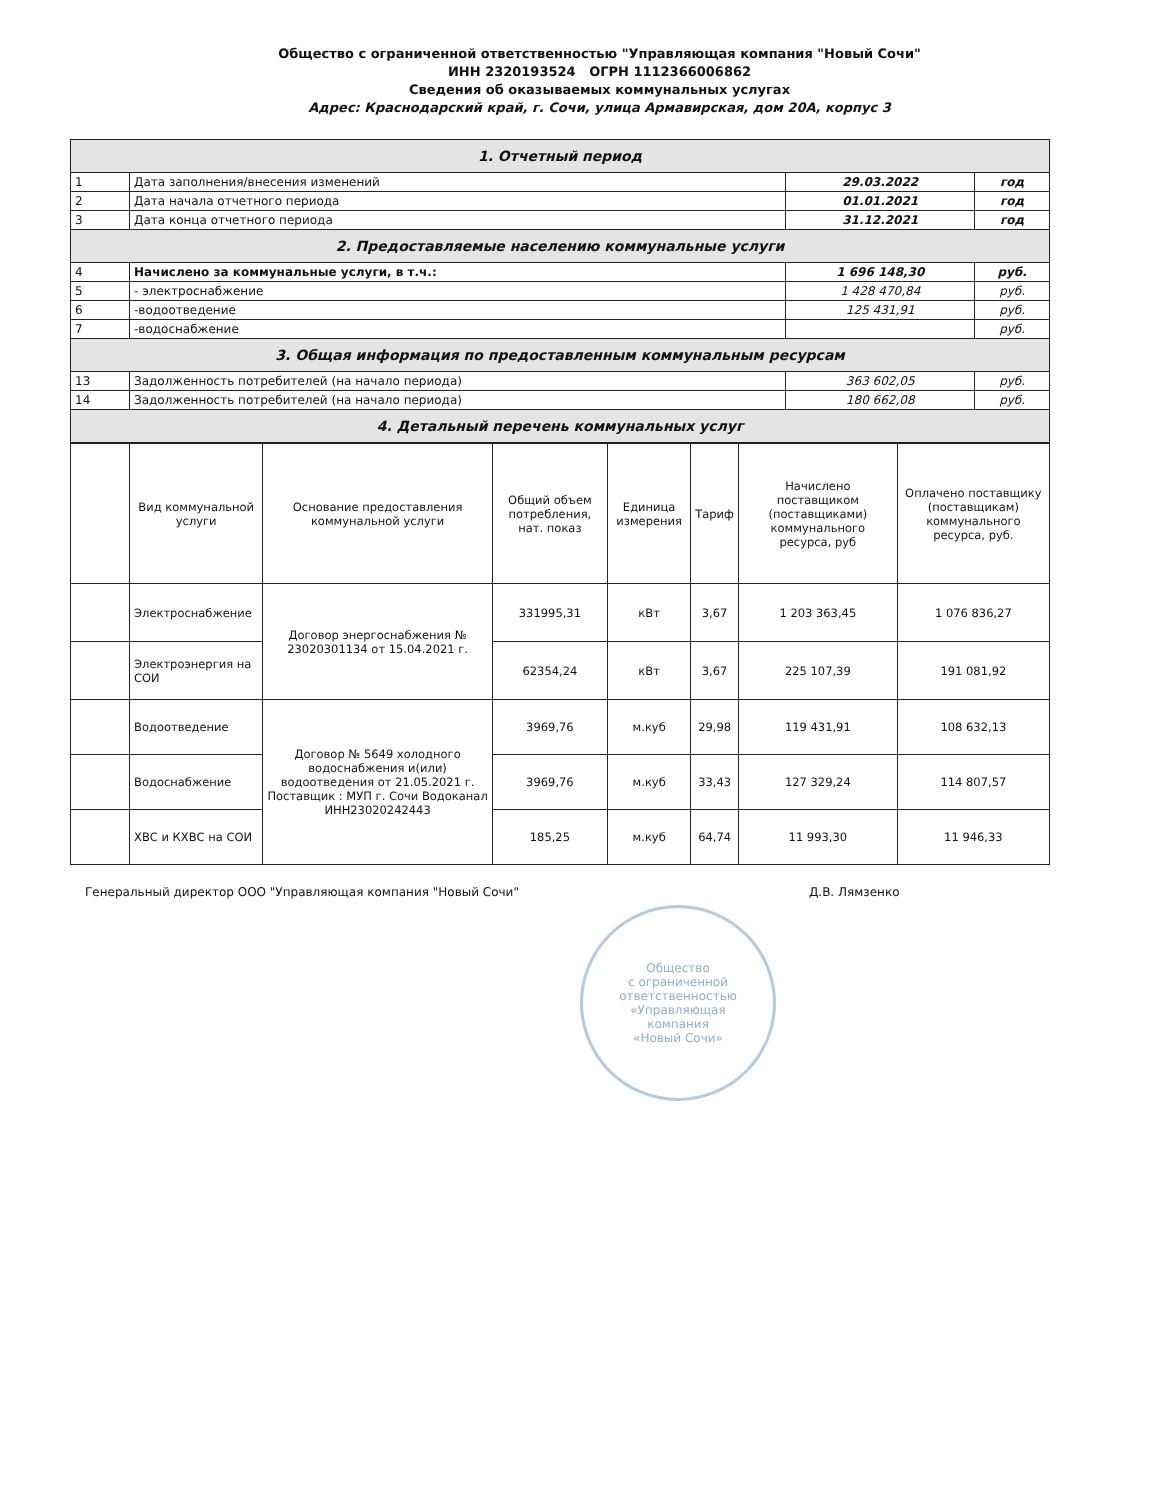Общество с ограниченной ответственностью "Управляющая компания "Новый Сочи"
ИНН 2320193524 ОГРН 1112366006862
Сведения об оказываемых коммунальных услугах
Адрес: Краснодарский край, г. Сочи, улица Армавирская, дом 20А, корпус 3
| 1. Отчетный период | | | |
| 1 | Дата заполнения/внесения изменений | 29.03.2022 | год |
| 2 | Дата начала отчетного периода | 01.01.2021 | год |
| 3 | Дата конца отчетного периода | 31.12.2021 | год |
| 2. Предоставляемые населению коммунальные услуги | | | |
| 4 | Начислено за коммунальные услуги, в т.ч.: | 1 696 148,30 | руб. |
| 5 | - электроснабжение | 1 428 470,84 | руб. |
| 6 | -водоотведение | 125 431,91 | руб. |
| 7 | -водоснабжение | | руб. |
| 3. Общая информация по предоставленным коммунальным ресурсам | | | |
| 13 | Задолженность потребителей (на начало периода) | 363 602,05 | руб. |
| 14 | Задолженность потребителей (на начало периода) | 180 662,08 | руб. |
| 4. Детальный перечень коммунальных услуг | | | |
| | Вид коммунальной услуги | Основание предоставления коммунальной услуги | Общий объем потребления, нат. показ | Единица измерения | Тариф | Начислено поставщиком (поставщиками) коммунального ресурса, руб | Оплачено поставщику (поставщикам) коммунального ресурса, руб. |
| --- | --- | --- | --- | --- | --- | --- | --- |
| | Электроснабжение | Договор энергоснабжения № 23020301134 от 15.04.2021 г. | 331995,31 | кВт | 3,67 | 1 203 363,45 | 1 076 836,27 |
| | Электроэнергия на СОИ | | 62354,24 | кВт | 3,67 | 225 107,39 | 191 081,92 |
| | Водоотведение | Договор № 5649 холодного водоснабжения и(или) водоотведения от 21.05.2021 г. Поставщик : МУП г. Сочи Водоканал ИНН23020242443 | 3969,76 | м.куб | 29,98 | 119 431,91 | 108 632,13 |
| | Водоснабжение | | 3969,76 | м.куб | 33,43 | 127 329,24 | 114 807,57 |
| | ХВС и КХВС на СОИ | | 185,25 | м.куб | 64,74 | 11 993,30 | 11 946,33 |
Генеральный директор ООО "Управляющая компания "Новый Сочи" Д.В. Лямзенко
Общество
с ограниченной
ответственностью
«Управляющая
компания
«Новый Сочи»